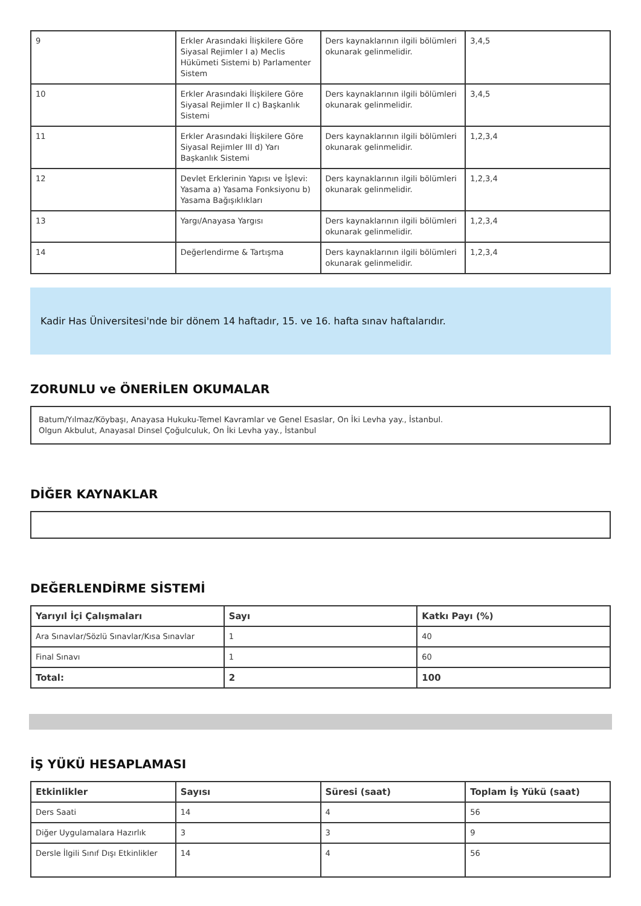| 9 | Erkler Arasındaki İlişkilere Göre Siyasal Rejimler I a) Meclis Hükümeti Sistemi b) Parlamenter Sistem | Ders kaynaklarının ilgili bölümleri okunarak gelinmelidir. | 3,4,5 |
| 10 | Erkler Arasındaki İlişkilere Göre Siyasal Rejimler II c) Başkanlık Sistemi | Ders kaynaklarının ilgili bölümleri okunarak gelinmelidir. | 3,4,5 |
| 11 | Erkler Arasındaki İlişkilere Göre Siyasal Rejimler III d) Yarı Başkanlık Sistemi | Ders kaynaklarının ilgili bölümleri okunarak gelinmelidir. | 1,2,3,4 |
| 12 | Devlet Erklerinin Yapısı ve İşlevi: Yasama a) Yasama Fonksiyonu b) Yasama Bağışıklıkları | Ders kaynaklarının ilgili bölümleri okunarak gelinmelidir. | 1,2,3,4 |
| 13 | Yargı/Anayasa Yargısı | Ders kaynaklarının ilgili bölümleri okunarak gelinmelidir. | 1,2,3,4 |
| 14 | Değerlendirme & Tartışma | Ders kaynaklarının ilgili bölümleri okunarak gelinmelidir. | 1,2,3,4 |
Kadir Has Üniversitesi'nde bir dönem 14 haftadır, 15. ve 16. hafta sınav haftalarıdır.
ZORUNLU ve ÖNERİLEN OKUMALAR
Batum/Yılmaz/Köybaşı, Anayasa Hukuku-Temel Kavramlar ve Genel Esaslar, On İki Levha yay., İstanbul.
Olgun Akbulut, Anayasal Dinsel Çoğulculuk, On İki Levha yay., İstanbul
DİĞER KAYNAKLAR
DEĞERLENDİRME SİSTEMİ
| Yarıyıl İçi Çalışmaları | Sayı | Katkı Payı (%) |
| --- | --- | --- |
| Ara Sınavlar/Sözlü Sınavlar/Kısa Sınavlar | 1 | 40 |
| Final Sınavı | 1 | 60 |
| Total: | 2 | 100 |
İŞ YÜKÜ HESAPLAMASI
| Etkinlikler | Sayısı | Süresi (saat) | Toplam İş Yükü (saat) |
| --- | --- | --- | --- |
| Ders Saati | 14 | 4 | 56 |
| Diğer Uygulamalara Hazırlık | 3 | 3 | 9 |
| Dersle İlgili Sınıf Dışı Etkinlikler | 14 | 4 | 56 |